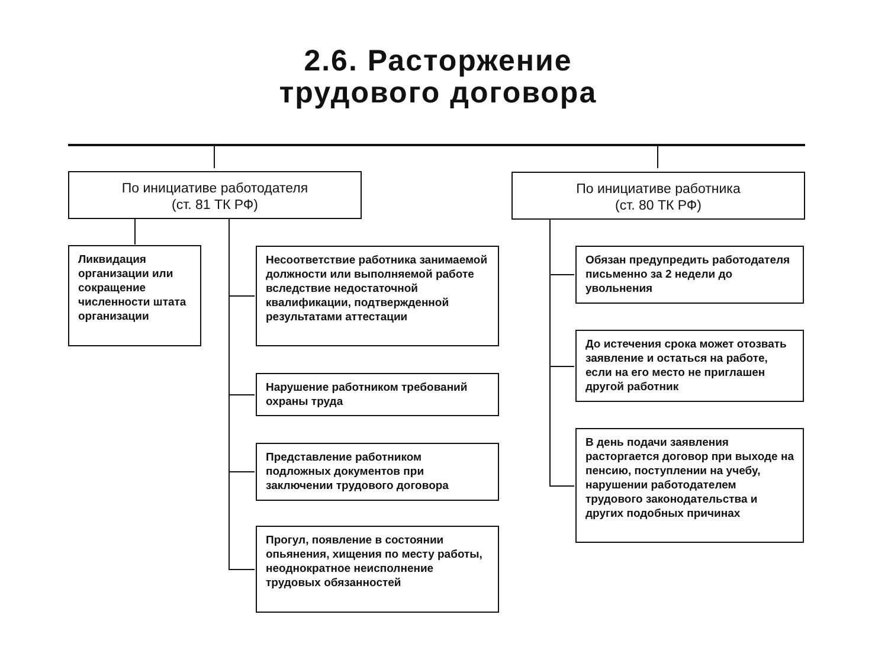2.6. Расторжение
трудового договора
По инициативе работодателя
(ст. 81 ТК РФ)
По инициативе работника
(ст. 80 ТК РФ)
Ликвидация организации или сокращение численности штата организации
Несоответствие работника занимаемой должности или выполняемой работе вследствие недостаточной квалификации, подтвержденной результатами аттестации
Нарушение работником требований охраны труда
Представление работником подложных документов при заключении трудового договора
Прогул, появление в состоянии опьянения, хищения по месту работы, неоднократное неисполнение трудовых обязанностей
Обязан предупредить работодателя письменно за 2 недели до увольнения
До истечения срока может отозвать заявление и остаться на работе, если на его место не приглашен другой работник
В день подачи заявления расторгается договор при выходе на пенсию, поступлении на учебу, нарушении работодателем трудового законодательства и других подобных причинах